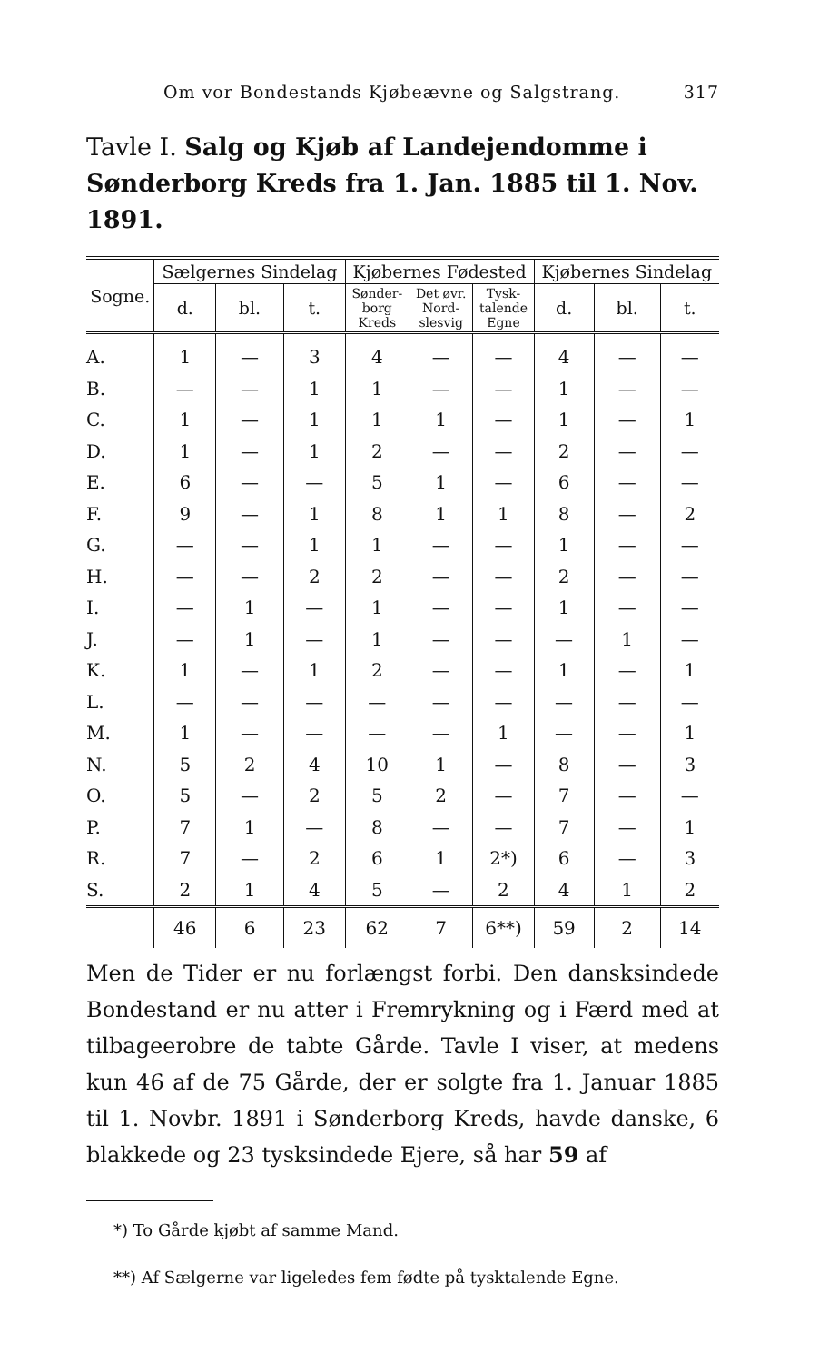Om vor Bondestands Kjøbeævne og Salgstrang. 317
Tavle I. Salg og Kjøb af Landejendomme i Sønderborg Kreds fra 1. Jan. 1885 til 1. Nov. 1891.
| Sogne. | Sælgernes Sindelag | | | Kjøbernes Fødested | | | Kjøbernes Sindelag | | |
| --- | --- | --- | --- | --- | --- | --- | --- | --- | --- |
| | d. | bl. | t. | Sønder- borg Kreds | Det øvr. Nord- slesvig | Tysk- talende Egne | d. | bl. | t. |
| A. | 1 | — | 3 | 4 | — | — | 4 | — | — |
| B. | — | — | 1 | 1 | — | — | 1 | — | — |
| C. | 1 | — | 1 | 1 | 1 | — | 1 | — | 1 |
| D. | 1 | — | 1 | 2 | — | — | 2 | — | — |
| E. | 6 | — | — | 5 | 1 | — | 6 | — | — |
| F. | 9 | — | 1 | 8 | 1 | 1 | 8 | — | 2 |
| G. | — | — | 1 | 1 | — | — | 1 | — | — |
| H. | — | — | 2 | 2 | — | — | 2 | — | — |
| I. | — | 1 | — | 1 | — | — | 1 | — | — |
| J. | — | 1 | — | 1 | — | — | — | 1 | — |
| K. | 1 | — | 1 | 2 | — | — | 1 | — | 1 |
| L. | — | — | — | — | — | — | — | — | — |
| M. | 1 | — | — | — | — | 1 | — | — | 1 |
| N. | 5 | 2 | 4 | 10 | 1 | — | 8 | — | 3 |
| O. | 5 | — | 2 | 5 | 2 | — | 7 | — | — |
| P. | 7 | 1 | — | 8 | — | — | 7 | — | 1 |
| R. | 7 | — | 2 | 6 | 1 | 2*) | 6 | — | 3 |
| S. | 2 | 1 | 4 | 5 | — | 2 | 4 | 1 | 2 |
| | 46 | 6 | 23 | 62 | 7 | 6**) | 59 | 2 | 14 |
Men de Tider er nu forlængst forbi. Den dansksindede Bondestand er nu atter i Fremrykning og i Færd med at tilbageerobre de tabte Gårde. Tavle I viser, at medens kun 46 af de 75 Gårde, der er solgte fra 1. Januar 1885 til 1. Novbr. 1891 i Sønderborg Kreds, havde danske, 6 blakkede og 23 tysksindede Ejere, så har 59 af
*) To Gårde kjøbt af samme Mand.
**) Af Sælgerne var ligeledes fem fødte på tysktalende Egne.